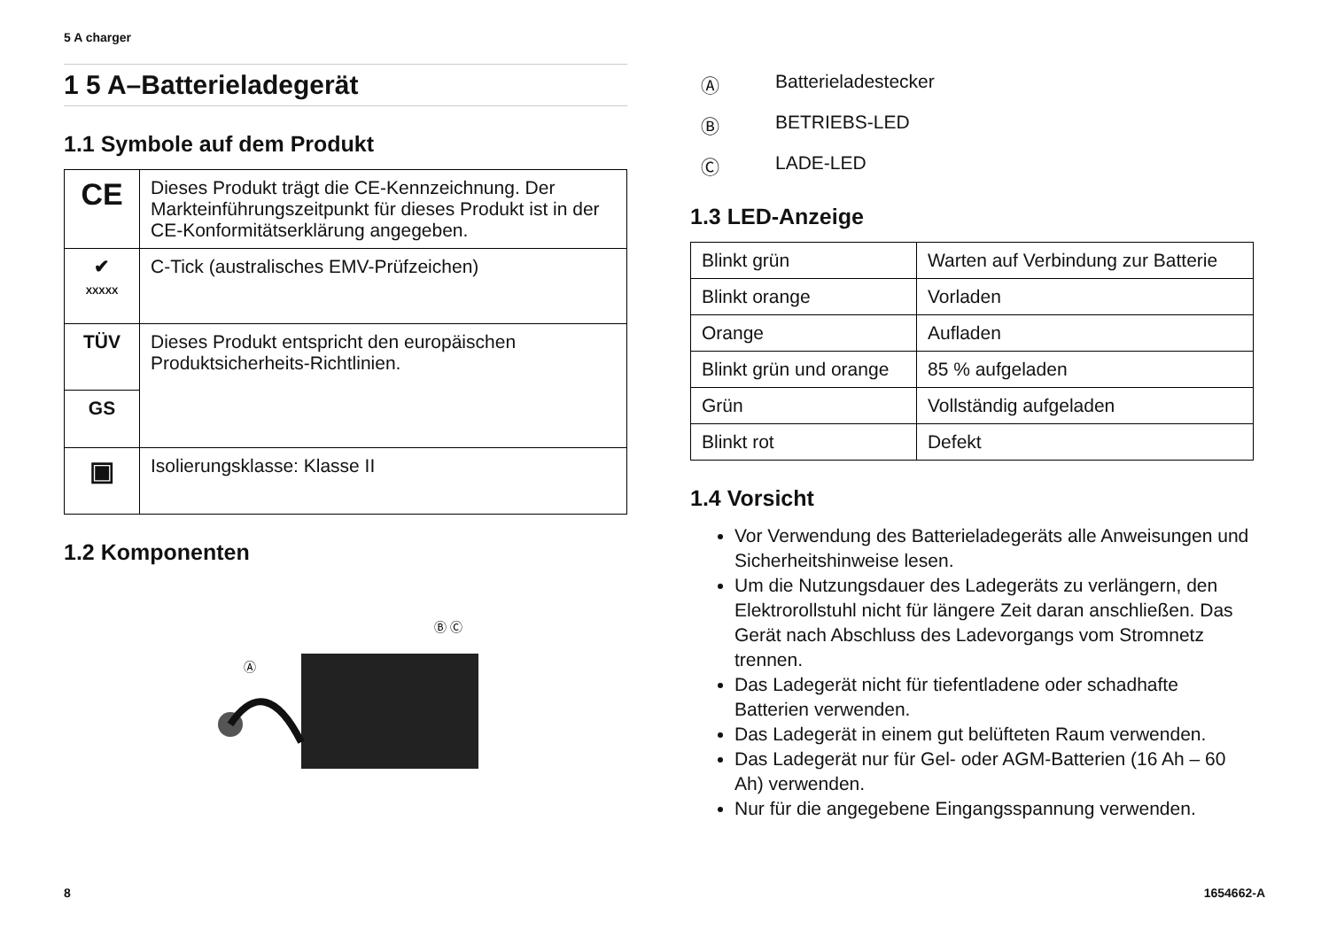5 A charger
1 5 A–Batterieladegerät
1.1 Symbole auf dem Produkt
| CE | Dieses Produkt trägt die CE-Kennzeichnung. Der Markteinführungszeitpunkt für dieses Produkt ist in der CE-Konformitätserklärung angegeben. |
| ✔ XXXXX | C-Tick (australisches EMV-Prüfzeichen) |
| TÜV | Dieses Produkt entspricht den europäischen Produktsicherheits-Richtlinien. |
| GS | |
| ▣ | Isolierungsklasse: Klasse II |
1.2 Komponenten
Ⓐ
Ⓑ Ⓒ
Ⓐ Batterieladestecker
Ⓑ BETRIEBS-LED
Ⓒ LADE-LED
1.3 LED-Anzeige
| Blinkt grün | Warten auf Verbindung zur Batterie |
| Blinkt orange | Vorladen |
| Orange | Aufladen |
| Blinkt grün und orange | 85 % aufgeladen |
| Grün | Vollständig aufgeladen |
| Blinkt rot | Defekt |
1.4 Vorsicht
Vor Verwendung des Batterieladegeräts alle Anweisungen und Sicherheitshinweise lesen.
Um die Nutzungsdauer des Ladegeräts zu verlängern, den Elektrorollstuhl nicht für längere Zeit daran anschließen. Das Gerät nach Abschluss des Ladevorgangs vom Stromnetz trennen.
Das Ladegerät nicht für tiefentladene oder schadhafte Batterien verwenden.
Das Ladegerät in einem gut belüfteten Raum verwenden.
Das Ladegerät nur für Gel- oder AGM-Batterien (16 Ah – 60 Ah) verwenden.
Nur für die angegebene Eingangsspannung verwenden.
8 1654662-A